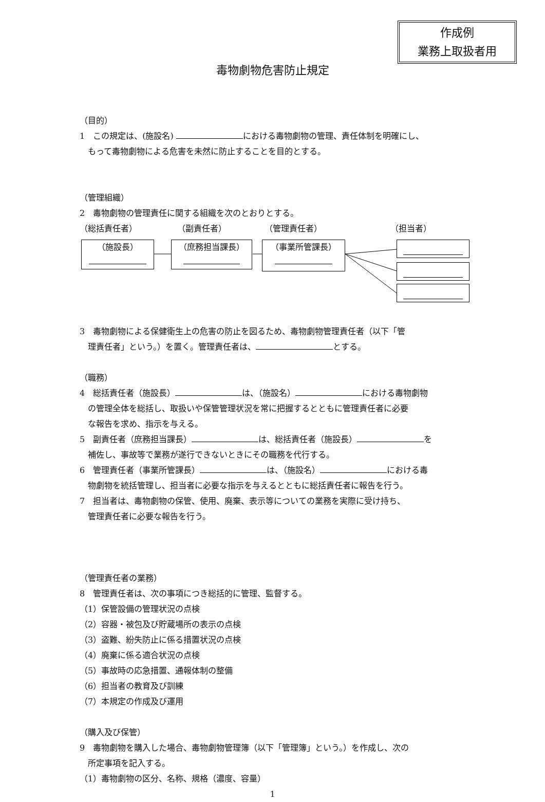作成例
業務上取扱者用
毒物劇物危害防止規定
（目的）
1　この規定は、(施設名) における毒物劇物の管理、責任体制を明確にし、
もって毒物劇物による危害を未然に防止することを目的とする。
（管理組織）
2　毒物劇物の管理責任に関する組織を次のとおりとする。
（総括責任者） （副責任者） （管理責任者） （担当者）
（施設長） （庶務担当課長） （事業所管課長）
3　毒物劇物による保健衛生上の危害の防止を図るため、毒物劇物管理責任者（以下「管
理責任者」という。）を置く。管理責任者は、 とする。
（職務）
4　総括責任者（施設長） は、（施設名） における毒物劇物
の管理全体を総括し、取扱いや保管管理状況を常に把握するとともに管理責任者に必要
な報告を求め、指示を与える。
5　副責任者（庶務担当課長） は、総括責任者（施設長） を
補佐し、事故等で業務が遂行できないときにその職務を代行する。
6　管理責任者（事業所管課長） は、（施設名） における毒
物劇物を統括管理し、担当者に必要な指示を与えるとともに総括責任者に報告を行う。
7　担当者は、毒物劇物の保管、使用、廃棄、表示等についての業務を実際に受け持ち、
管理責任者に必要な報告を行う。
（管理責任者の業務）
8　管理責任者は、次の事項につき総括的に管理、監督する。
（1）保管設備の管理状況の点検
（2）容器・被包及び貯蔵場所の表示の点検
（3）盗難、紛失防止に係る措置状況の点検
（4）廃棄に係る適合状況の点検
（5）事故時の応急措置、通報体制の整備
（6）担当者の教育及び訓練
（7）本規定の作成及び運用
（購入及び保管）
9　毒物劇物を購入した場合、毒物劇物管理簿（以下「管理簿」という。）を作成し、次の
所定事項を記入する。
（1）毒物劇物の区分、名称、規格（濃度、容量）
1